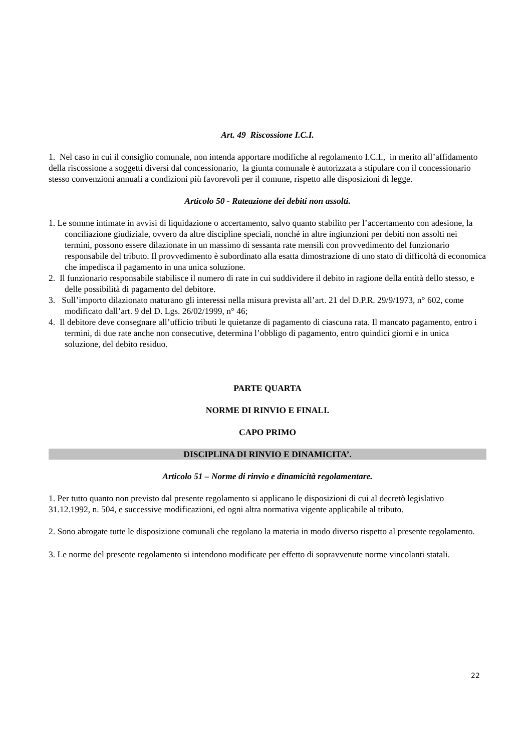Art. 49 Riscossione I.C.I.
1. Nel caso in cui il consiglio comunale, non intenda apportare modifiche al regolamento I.C.I., in merito all’affidamento della riscossione a soggetti diversi dal concessionario, la giunta comunale è autorizzata a stipulare con il concessionario stesso convenzioni annuali a condizioni più favorevoli per il comune, rispetto alle disposizioni di legge.
Articolo 50 - Rateazione dei debiti non assolti.
1. Le somme intimate in avvisi di liquidazione o accertamento, salvo quanto stabilito per l’accertamento con adesione, la conciliazione giudiziale, ovvero da altre discipline speciali, nonché in altre ingiunzioni per debiti non assolti nei termini, possono essere dilazionate in un massimo di sessanta rate mensili con provvedimento del funzionario responsabile del tributo. Il provvedimento è subordinato alla esatta dimostrazione di uno stato di difficoltà di economica che impedisca il pagamento in una unica soluzione.
2. Il funzionario responsabile stabilisce il numero di rate in cui suddividere il debito in ragione della entità dello stesso, e delle possibilità di pagamento del debitore.
3. Sull’importo dilazionato maturano gli interessi nella misura prevista all’art. 21 del D.P.R. 29/9/1973, n° 602, come modificato dall’art. 9 del D. Lgs. 26/02/1999, n° 46;
4. Il debitore deve consegnare all’ufficio tributi le quietanze di pagamento di ciascuna rata. Il mancato pagamento, entro i termini, di due rate anche non consecutive, determina l’obbligo di pagamento, entro quindici giorni e in unica soluzione, del debito residuo.
PARTE QUARTA
NORME DI RINVIO E FINALI.
CAPO PRIMO
DISCIPLINA DI RINVIO E DINAMICITA’.
Articolo 51 – Norme di rinvio e dinamicità regolamentare.
1. Per tutto quanto non previsto dal presente regolamento si applicano le disposizioni di cui al decretò legislativo 31.12.1992, n. 504, e successive modificazioni, ed ogni altra normativa vigente applicabile al tributo.
2. Sono abrogate tutte le disposizione comunali che regolano la materia in modo diverso rispetto al presente regolamento.
3. Le norme del presente regolamento si intendono modificate per effetto di sopravvenute norme vincolanti statali.
22